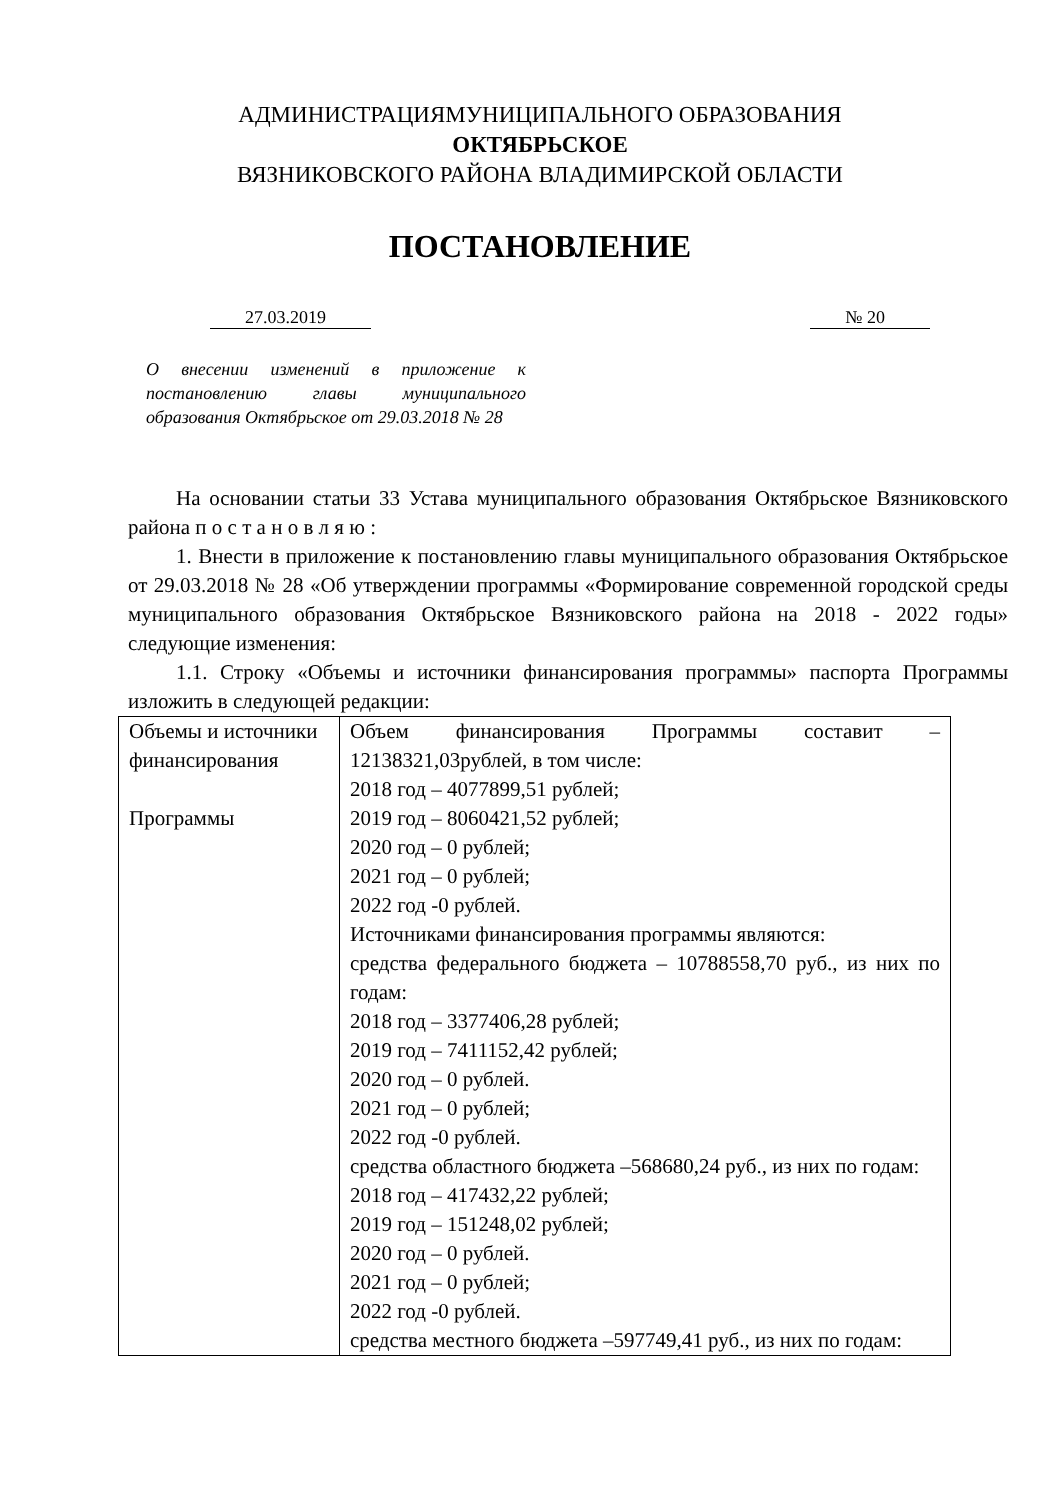АДМИНИСТРАЦИЯМУНИЦИПАЛЬНОГО ОБРАЗОВАНИЯ
ОКТЯБРЬСКОЕ
ВЯЗНИКОВСКОГО РАЙОНА ВЛАДИМИРСКОЙ ОБЛАСТИ
ПОСТАНОВЛЕНИЕ
27.03.2019 № 20
О внесении изменений в приложение к постановлению главы муниципального образования Октябрьское от 29.03.2018 № 28
На основании статьи 33 Устава муниципального образования Октябрьское Вязниковского района п о с т а н о в л я ю :
1. Внести в приложение к постановлению главы муниципального образования Октябрьское от 29.03.2018 № 28 «Об утверждении программы «Формирование современной городской среды муниципального образования Октябрьское Вязниковского района на 2018 - 2022 годы» следующие изменения:
1.1. Строку «Объемы и источники финансирования программы» паспорта Программы изложить в следующей редакции:
| Объемы и источники финансирования Программы | Объем финансирования Программы составит – 12138321,03рублей, в том числе: 2018 год – 4077899,51 рублей; 2019 год – 8060421,52 рублей; 2020 год – 0 рублей; 2021 год – 0 рублей; 2022 год -0 рублей. Источниками финансирования программы являются: средства федерального бюджета – 10788558,70 руб., из них по годам: 2018 год – 3377406,28 рублей; 2019 год – 7411152,42 рублей; 2020 год – 0 рублей. 2021 год – 0 рублей; 2022 год -0 рублей. средства областного бюджета –568680,24 руб., из них по годам: 2018 год – 417432,22 рублей; 2019 год – 151248,02 рублей; 2020 год – 0 рублей. 2021 год – 0 рублей; 2022 год -0 рублей. средства местного бюджета –597749,41 руб., из них по годам: |